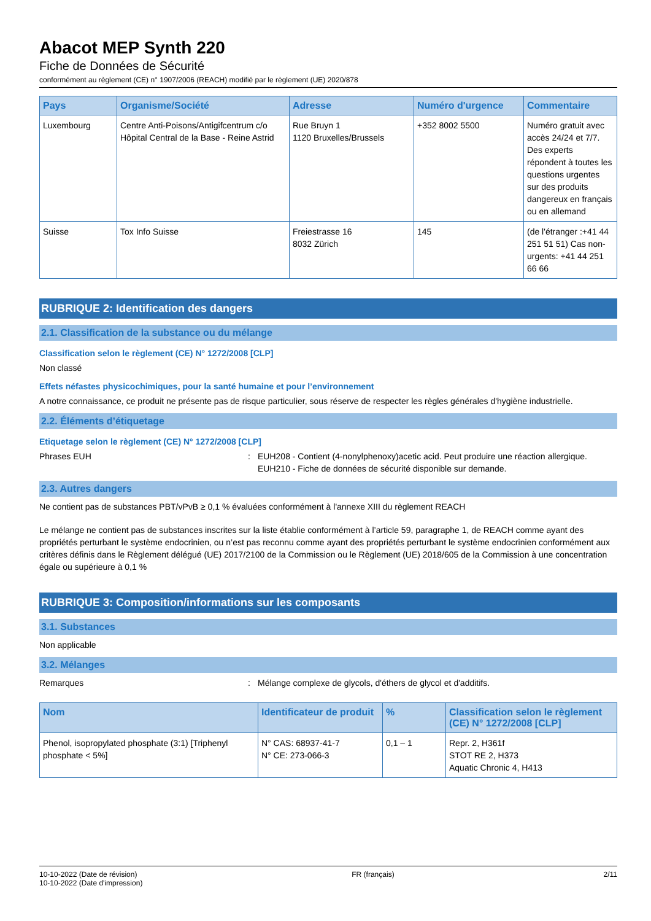Abacot MEP Synth 220
Fiche de Données de Sécurité
conformément au règlement (CE) n° 1907/2006 (REACH) modifié par le règlement (UE) 2020/878
| Pays | Organisme/Société | Adresse | Numéro d'urgence | Commentaire |
| --- | --- | --- | --- | --- |
| Luxembourg | Centre Anti-Poisons/Antigifcentrum c/o Hôpital Central de la Base - Reine Astrid | Rue Bruyn 1 1120 Bruxelles/Brussels | +352 8002 5500 | Numéro gratuit avec accès 24/24 et 7/7. Des experts répondent à toutes les questions urgentes sur des produits dangereux en français ou en allemand |
| Suisse | Tox Info Suisse | Freiestrasse 16 8032 Zürich | 145 | (de l'étranger :+41 44 251 51 51) Cas non-urgents: +41 44 251 66 66 |
RUBRIQUE 2: Identification des dangers
2.1. Classification de la substance ou du mélange
Classification selon le règlement (CE) N° 1272/2008 [CLP]
Non classé
Effets néfastes physicochimiques, pour la santé humaine et pour l’environnement
A notre connaissance, ce produit ne présente pas de risque particulier, sous réserve de respecter les règles générales d'hygiène industrielle.
2.2. Éléments d’étiquetage
Etiquetage selon le règlement (CE) N° 1272/2008 [CLP]
Phrases EUH : EUH208 - Contient (4-nonylphenoxy)acetic acid. Peut produire une réaction allergique.
EUH210 - Fiche de données de sécurité disponible sur demande.
2.3. Autres dangers
Ne contient pas de substances PBT/vPvB ≥ 0,1 % évaluées conformément à l'annexe XIII du règlement REACH
Le mélange ne contient pas de substances inscrites sur la liste établie conformément à l’article 59, paragraphe 1, de REACH comme ayant des propriétés perturbant le système endocrinien, ou n’est pas reconnu comme ayant des propriétés perturbant le système endocrinien conformément aux critères définis dans le Règlement délégué (UE) 2017/2100 de la Commission ou le Règlement (UE) 2018/605 de la Commission à une concentration égale ou supérieure à 0,1 %
RUBRIQUE 3: Composition/informations sur les composants
3.1. Substances
Non applicable
3.2. Mélanges
Remarques : Mélange complexe de glycols, d'éthers de glycol et d'additifs.
| Nom | Identificateur de produit | % | Classification selon le règlement (CE) N° 1272/2008 [CLP] |
| --- | --- | --- | --- |
| Phenol, isopropylated phosphate (3:1) [Triphenyl phosphate < 5%] | N° CAS: 68937-41-7 N° CE: 273-066-3 | 0,1 – 1 | Repr. 2, H361f STOT RE 2, H373 Aquatic Chronic 4, H413 |
10-10-2022 (Date de révision)
10-10-2022 (Date d'impression)
FR (français) 2/11